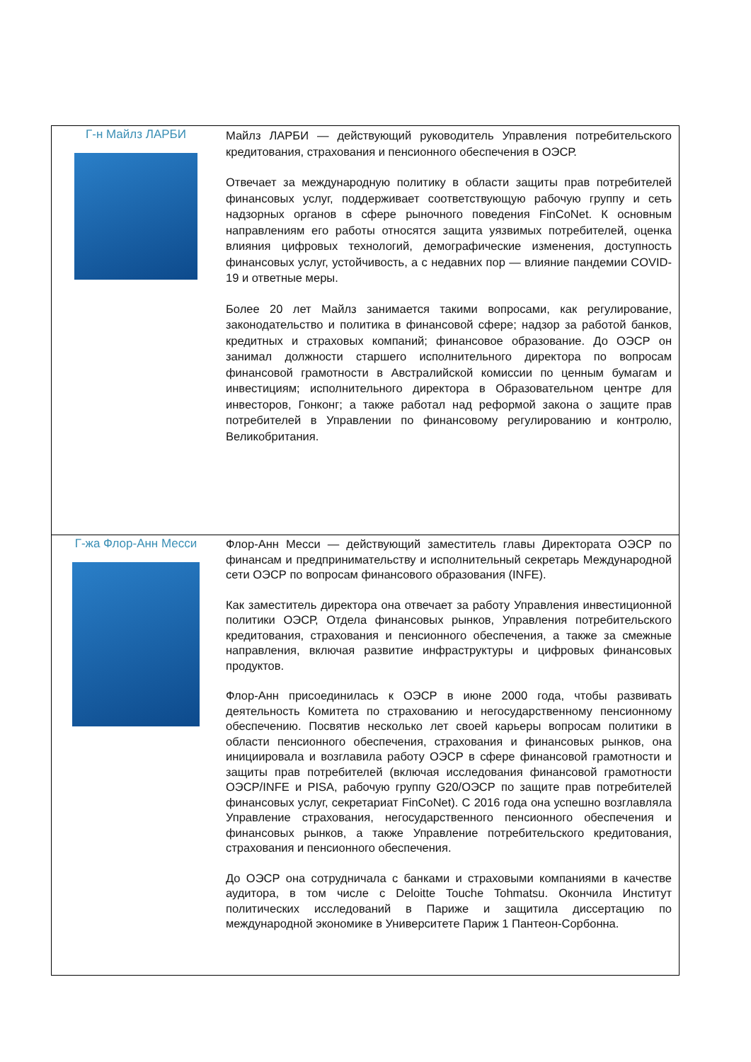| Г-н Майлз ЛАРБИ | Майлз ЛАРБИ — действующий руководитель Управления потребительского кредитования, страхования и пенсионного обеспечения в ОЭСР. Отвечает за международную политику в области защиты прав потребителей финансовых услуг, поддерживает соответствующую рабочую группу и сеть надзорных органов в сфере рыночного поведения FinCoNet. К основным направлениям его работы относятся защита уязвимых потребителей, оценка влияния цифровых технологий, демографические изменения, доступность финансовых услуг, устойчивость, а с недавних пор — влияние пандемии COVID-19 и ответные меры. Более 20 лет Майлз занимается такими вопросами, как регулирование, законодательство и политика в финансовой сфере; надзор за работой банков, кредитных и страховых компаний; финансовое образование. До ОЭСР он занимал должности старшего исполнительного директора по вопросам финансовой грамотности в Австралийской комиссии по ценным бумагам и инвестициям; исполнительного директора в Образовательном центре для инвесторов, Гонконг; а также работал над реформой закона о защите прав потребителей в Управлении по финансовому регулированию и контролю, Великобритания. |
| Г-жа Флор-Анн Месси | Флор-Анн Месси — действующий заместитель главы Директората ОЭСР по финансам и предпринимательству и исполнительный секретарь Международной сети ОЭСР по вопросам финансового образования (INFE). Как заместитель директора она отвечает за работу Управления инвестиционной политики ОЭСР, Отдела финансовых рынков, Управления потребительского кредитования, страхования и пенсионного обеспечения, а также за смежные направления, включая развитие инфраструктуры и цифровых финансовых продуктов. Флор-Анн присоединилась к ОЭСР в июне 2000 года, чтобы развивать деятельность Комитета по страхованию и негосударственному пенсионному обеспечению. Посвятив несколько лет своей карьеры вопросам политики в области пенсионного обеспечения, страхования и финансовых рынков, она инициировала и возглавила работу ОЭСР в сфере финансовой грамотности и защиты прав потребителей (включая исследования финансовой грамотности ОЭСР/INFE и PISA, рабочую группу G20/ОЭСР по защите прав потребителей финансовых услуг, секретариат FinCoNet). С 2016 года она успешно возглавляла Управление страхования, негосударственного пенсионного обеспечения и финансовых рынков, а также Управление потребительского кредитования, страхования и пенсионного обеспечения. До ОЭСР она сотрудничала с банками и страховыми компаниями в качестве аудитора, в том числе с Deloitte Touche Tohmatsu. Окончила Институт политических исследований в Париже и защитила диссертацию по международной экономике в Университете Париж 1 Пантеон-Сорбонна. |